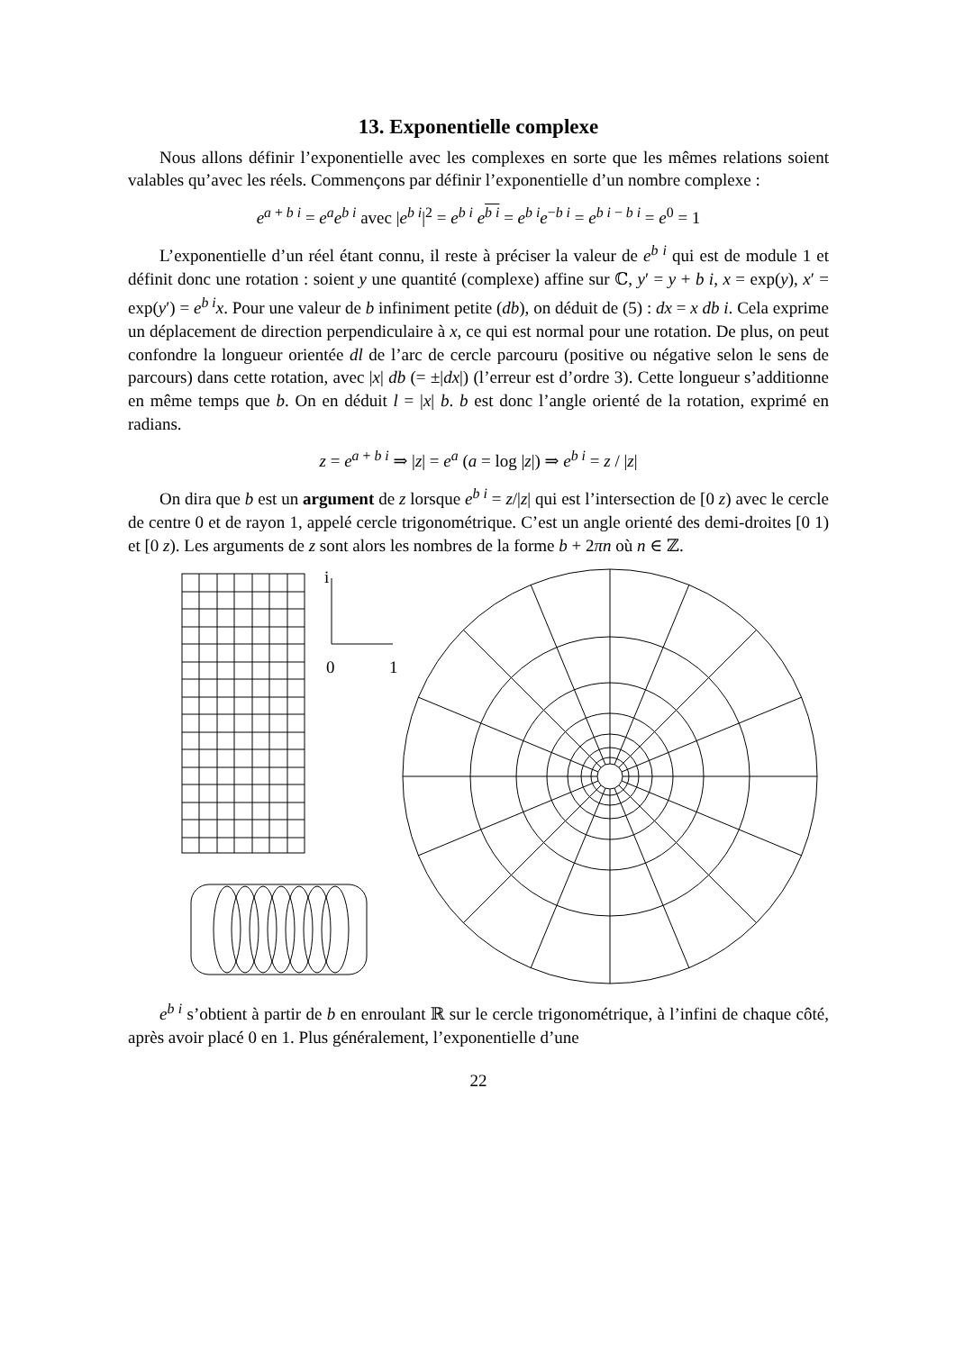13. Exponentielle complexe
Nous allons définir l’exponentielle avec les complexes en sorte que les mêmes relations soient valables qu’avec les réels. Commençons par définir l’exponentielle d’un nombre complexe :
e<sup>a + b i</sup> = e<sup>a</sup>e<sup>b i</sup> avec |e<sup>b i</sup>|<sup>2</sup> = e<sup>b i</sup> e<sup>b i</sup> = e<sup>b i</sup>e<sup>−b i</sup> = e<sup>b i − b i</sup> = e<sup>0</sup> = 1
L’exponentielle d’un réel étant connu, il reste à préciser la valeur de e<sup>b i</sup> qui est de module 1 et définit donc une rotation : soient y une quantité (complexe) affine sur ℂ, y′ = y + b i, x = exp(y), x′ = exp(y′) = e<sup>b i</sup>x. Pour une valeur de b infiniment petite (db), on déduit de (5) : dx = x db i. Cela exprime un déplacement de direction perpendiculaire à x, ce qui est normal pour une rotation. De plus, on peut confondre la longueur orientée dl de l’arc de cercle parcouru (positive ou négative selon le sens de parcours) dans cette rotation, avec |x| db (= ±|dx|) (l’erreur est d’ordre 3). Cette longueur s’additionne en même temps que b. On en déduit l = |x| b. b est donc l’angle orienté de la rotation, exprimé en radians.
z = e<sup>a + b i</sup> ⇒ |z| = e<sup>a</sup> (a = log |z|) ⇒ e<sup>b i</sup> = z / |z|
On dira que b est un argument de z lorsque e<sup>b i</sup> = z/|z| qui est l’intersection de [0 z) avec le cercle de centre 0 et de rayon 1, appelé cercle trigonométrique. C’est un angle orienté des demi-droites [0 1) et [0 z). Les arguments de z sont alors les nombres de la forme b + 2πn où n ∈ ℤ.
i
0
1
e<sup>b i</sup> s’obtient à partir de b en enroulant ℝ sur le cercle trigonométrique, à l’infini de chaque côté, après avoir placé 0 en 1. Plus généralement, l’exponentielle d’une
22